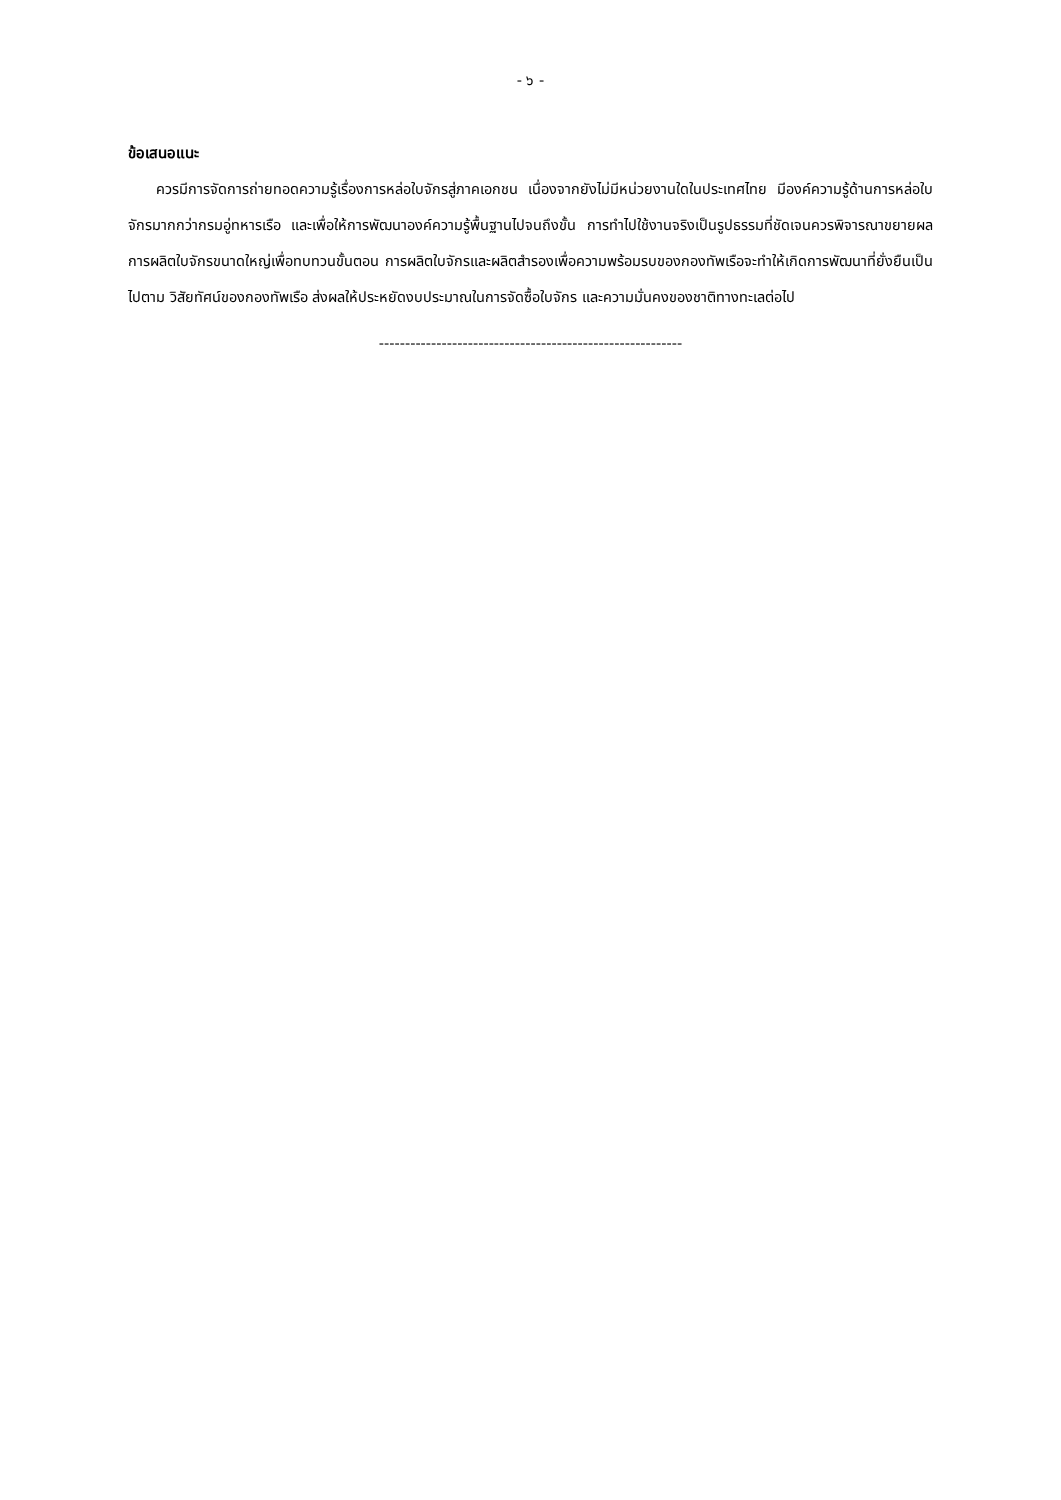- ๖ -
ข้อเสนอแนะ
ควรมีการจัดการถ่ายทอดความรู้เรื่องการหล่อใบจักรสู่ภาคเอกชน เนื่องจากยังไม่มีหน่วยงานใดในประเทศไทย มีองค์ความรู้ด้านการหล่อใบจักรมากกว่ากรมอู่ทหารเรือ และเพื่อให้การพัฒนาองค์ความรู้พื้นฐานไปจนถึงขั้น การทำไปใช้งานจริงเป็นรูปธรรมที่ชัดเจนควรพิจารณาขยายผลการผลิตใบจักรขนาดใหญ่เพื่อทบทวนขั้นตอน การผลิตใบจักรและผลิตสำรองเพื่อความพร้อมรบของกองทัพเรือจะทำให้เกิดการพัฒนาที่ยั่งยืนเป็นไปตาม วิสัยทัศน์ของกองทัพเรือ ส่งผลให้ประหยัดงบประมาณในการจัดซื้อใบจักร และความมั่นคงของชาติทางทะเลต่อไป
----------------------------------------------------------